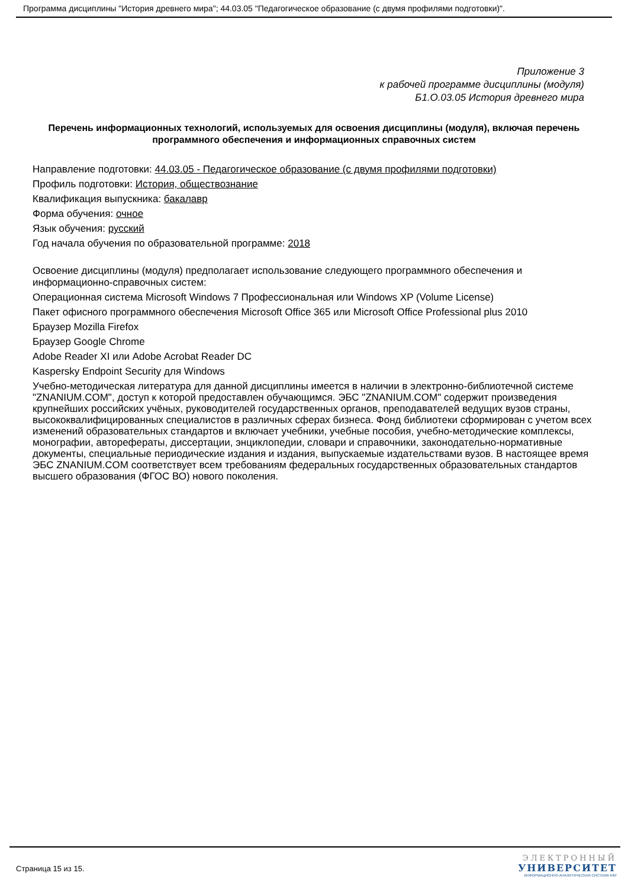Программа дисциплины "История древнего мира"; 44.03.05 "Педагогическое образование (с двумя профилями подготовки)".
Приложение 3
к рабочей программе дисциплины (модуля)
Б1.О.03.05 История древнего мира
Перечень информационных технологий, используемых для освоения дисциплины (модуля), включая перечень программного обеспечения и информационных справочных систем
Направление подготовки: 44.03.05 - Педагогическое образование (с двумя профилями подготовки)
Профиль подготовки: История, обществознание
Квалификация выпускника: бакалавр
Форма обучения: очное
Язык обучения: русский
Год начала обучения по образовательной программе: 2018
Освоение дисциплины (модуля) предполагает использование следующего программного обеспечения и информационно-справочных систем:
Операционная система Microsoft Windows 7 Профессиональная или Windows XP (Volume License)
Пакет офисного программного обеспечения Microsoft Office 365 или Microsoft Office Professional plus 2010
Браузер Mozilla Firefox
Браузер Google Chrome
Adobe Reader XI или Adobe Acrobat Reader DC
Kaspersky Endpoint Security для Windows
Учебно-методическая литература для данной дисциплины имеется в наличии в электронно-библиотечной системе "ZNANIUM.COM", доступ к которой предоставлен обучающимся. ЭБС "ZNANIUM.COM" содержит произведения крупнейших российских учёных, руководителей государственных органов, преподавателей ведущих вузов страны, высококвалифицированных специалистов в различных сферах бизнеса. Фонд библиотеки сформирован с учетом всех изменений образовательных стандартов и включает учебники, учебные пособия, учебно-методические комплексы, монографии, авторефераты, диссертации, энциклопедии, словари и справочники, законодательно-нормативные документы, специальные периодические издания и издания, выпускаемые издательствами вузов. В настоящее время ЭБС ZNANIUM.COM соответствует всем требованиям федеральных государственных образовательных стандартов высшего образования (ФГОС ВО) нового поколения.
Страница 15 из 15.
ЭЛЕКТРОННЫЙ
УНИВЕРСИТЕТ
ИНФОРМАЦИОННО-АНАЛИТИЧЕСКАЯ СИСТЕМА КФУ